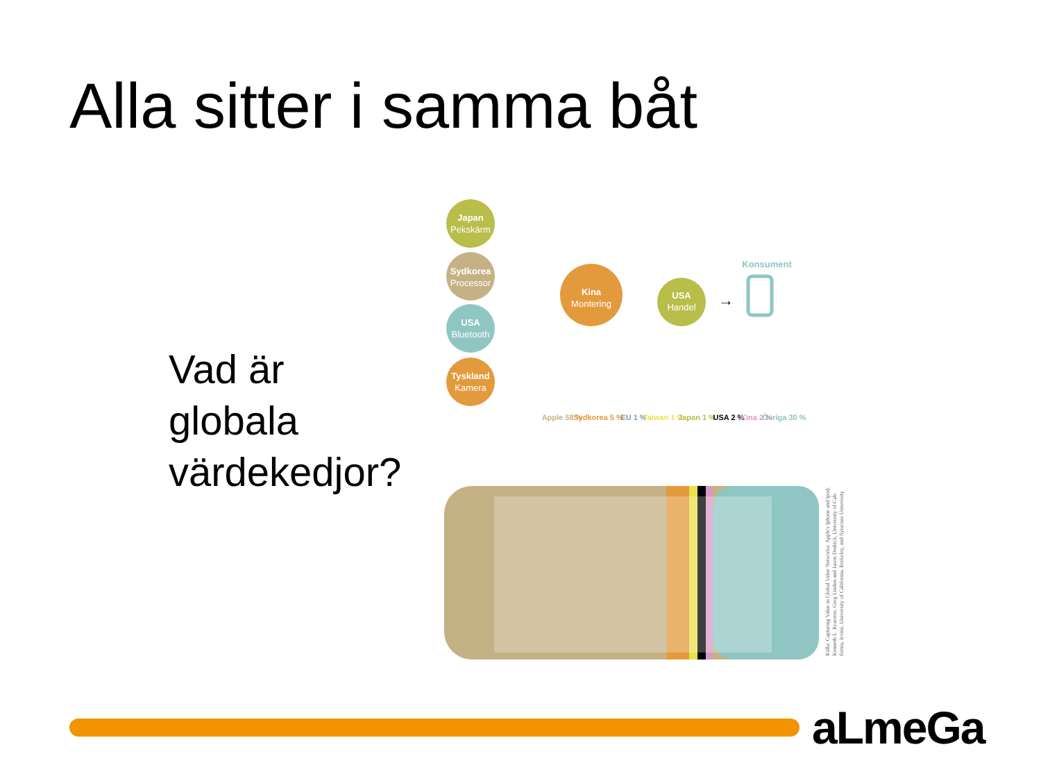Alla sitter i samma båt
Vad är
globala
värdekedjor?
Japan
Pekskärm
Sydkorea
Processor
USA
Bluetooth
Tyskland
Kamera
Kina
Montering
USA
Handel
Konsument
→
Apple 58 %
Sydkorea 5 %
EU 1 %
Taiwan 1 %
Japan 1 %
USA 2 %
Kina 2 %
Övriga 30 %
Källa: Capturing Value in Global Value Networks: Apple's Iphone and Ipod, Kenneth L. Kraemer, Greg Linden and Jason Dedrick, University of Cali- fornia, Irvine, University of California, Berkeley, and Syracuse University
aLmeGa